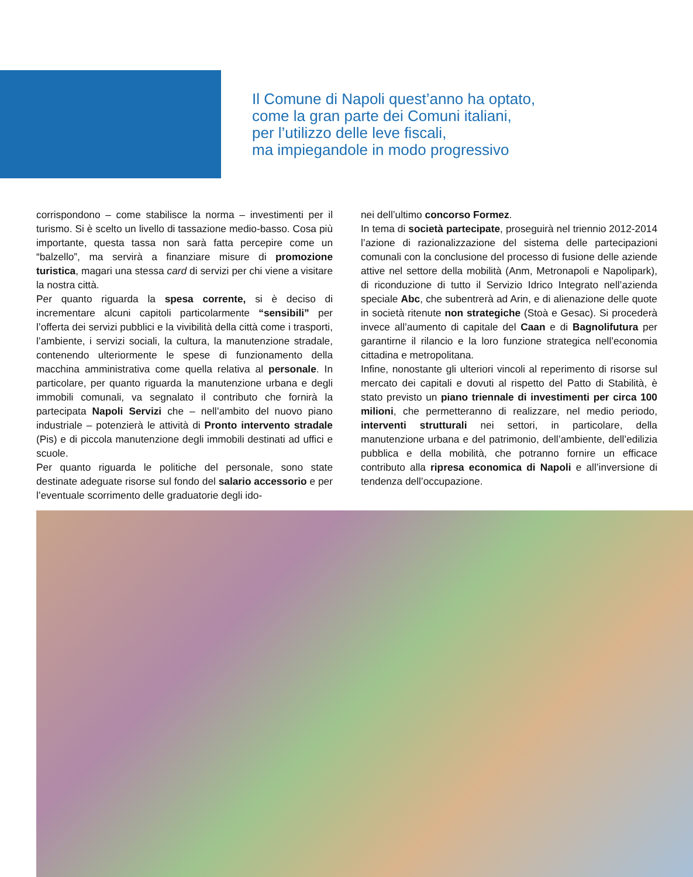Il Comune di Napoli quest’anno ha optato,
come la gran parte dei Comuni italiani,
per l’utilizzo delle leve fiscali,
ma impiegandole in modo progressivo
corrispondono – come stabilisce la norma – investimenti per il turismo. Si è scelto un livello di tassazione medio-basso. Cosa più importante, questa tassa non sarà fatta percepire come un “balzello”, ma servirà a finanziare misure di promozione turistica, magari una stessa card di servizi per chi viene a visitare la nostra città.
Per quanto riguarda la spesa corrente, si è deciso di incrementare alcuni capitoli particolarmente “sensibili” per l’offerta dei servizi pubblici e la vivibilità della città come i trasporti, l’ambiente, i servizi sociali, la cultura, la manutenzione stradale, contenendo ulteriormente le spese di funzionamento della macchina amministrativa come quella relativa al personale. In particolare, per quanto riguarda la manutenzione urbana e degli immobili comunali, va segnalato il contributo che fornirà la partecipata Napoli Servizi che – nell’ambito del nuovo piano industriale – potenzierà le attività di Pronto intervento stradale (Pis) e di piccola manutenzione degli immobili destinati ad uffici e scuole.
Per quanto riguarda le politiche del personale, sono state destinate adeguate risorse sul fondo del salario accessorio e per l’eventuale scorrimento delle graduatorie degli ido-
nei dell’ultimo concorso Formez.
In tema di società partecipate, proseguirà nel triennio 2012-2014 l’azione di razionalizzazione del sistema delle partecipazioni comunali con la conclusione del processo di fusione delle aziende attive nel settore della mobilità (Anm, Metronapoli e Napolipark), di riconduzione di tutto il Servizio Idrico Integrato nell’azienda speciale Abc, che subentrerà ad Arin, e di alienazione delle quote in società ritenute non strategiche (Stoà e Gesac). Si procederà invece all’aumento di capitale del Caan e di Bagnolifutura per garantirne il rilancio e la loro funzione strategica nell’economia cittadina e metropolitana.
Infine, nonostante gli ulteriori vincoli al reperimento di risorse sul mercato dei capitali e dovuti al rispetto del Patto di Stabilità, è stato previsto un piano triennale di investimenti per circa 100 milioni, che permetteranno di realizzare, nel medio periodo, interventi strutturali nei settori, in particolare, della manutenzione urbana e del patrimonio, dell’ambiente, dell’edilizia pubblica e della mobilità, che potranno fornire un efficace contributo alla ripresa economica di Napoli e all’inversione di tendenza dell’occupazione.